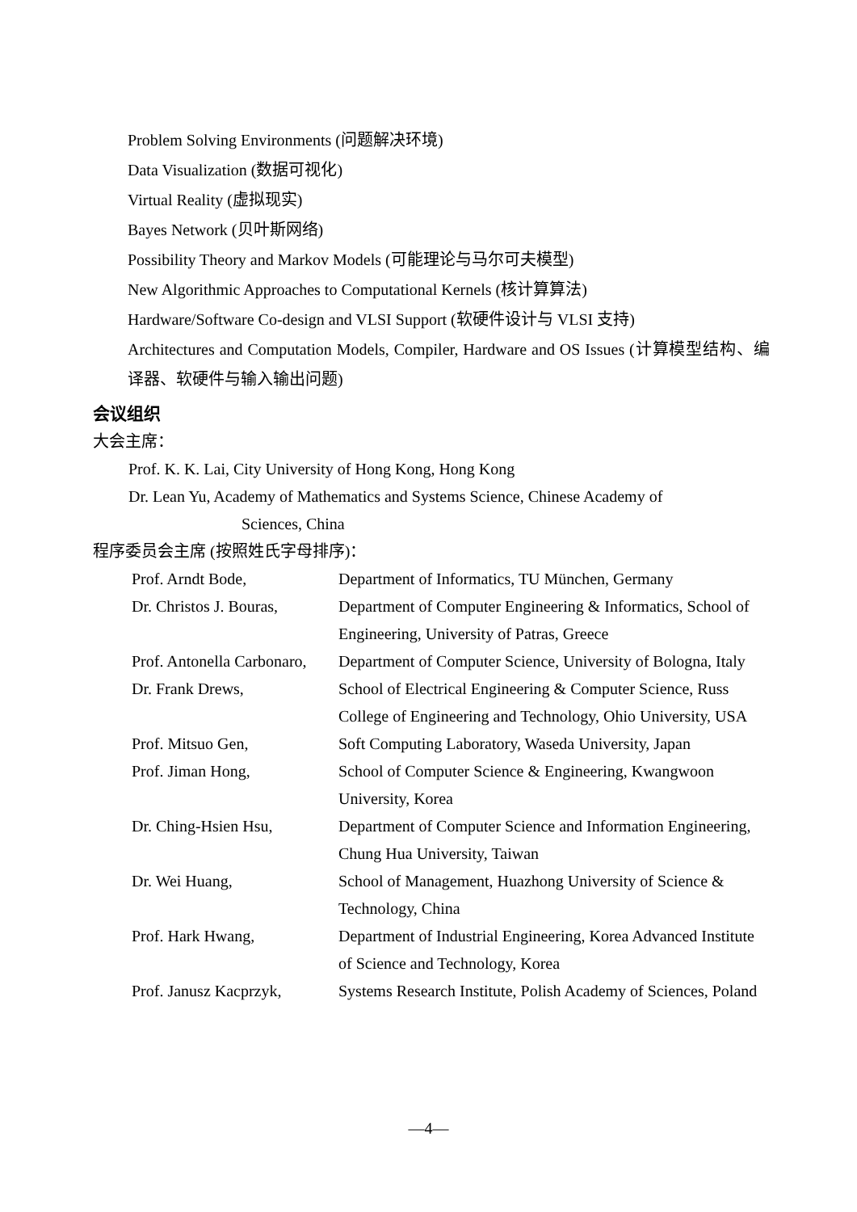Problem Solving Environments (问题解决环境)
Data Visualization (数据可视化)
Virtual Reality (虚拟现实)
Bayes Network (贝叶斯网络)
Possibility Theory and Markov Models (可能理论与马尔可夫模型)
New Algorithmic Approaches to Computational Kernels (核计算算法)
Hardware/Software Co-design and VLSI Support (软硬件设计与 VLSI 支持)
Architectures and Computation Models, Compiler, Hardware and OS Issues (计算模型结构、编译器、软硬件与输入输出问题)
会议组织
大会主席：
Prof. K. K. Lai, City University of Hong Kong, Hong Kong
Dr. Lean Yu, Academy of Mathematics and Systems Science, Chinese Academy of
Sciences, China
程序委员会主席 (按照姓氏字母排序)：
| Prof. Arndt Bode, | Department of Informatics, TU München, Germany |
| Dr. Christos J. Bouras, | Department of Computer Engineering & Informatics, School of Engineering, University of Patras, Greece |
| Prof. Antonella Carbonaro, | Department of Computer Science, University of Bologna, Italy |
| Dr. Frank Drews, | School of Electrical Engineering & Computer Science, Russ College of Engineering and Technology, Ohio University, USA |
| Prof. Mitsuo Gen, | Soft Computing Laboratory, Waseda University, Japan |
| Prof. Jiman Hong, | School of Computer Science & Engineering, Kwangwoon University, Korea |
| Dr. Ching-Hsien Hsu, | Department of Computer Science and Information Engineering, Chung Hua University, Taiwan |
| Dr. Wei Huang, | School of Management, Huazhong University of Science & Technology, China |
| Prof. Hark Hwang, | Department of Industrial Engineering, Korea Advanced Institute of Science and Technology, Korea |
| Prof. Janusz Kacprzyk, | Systems Research Institute, Polish Academy of Sciences, Poland |
—4—